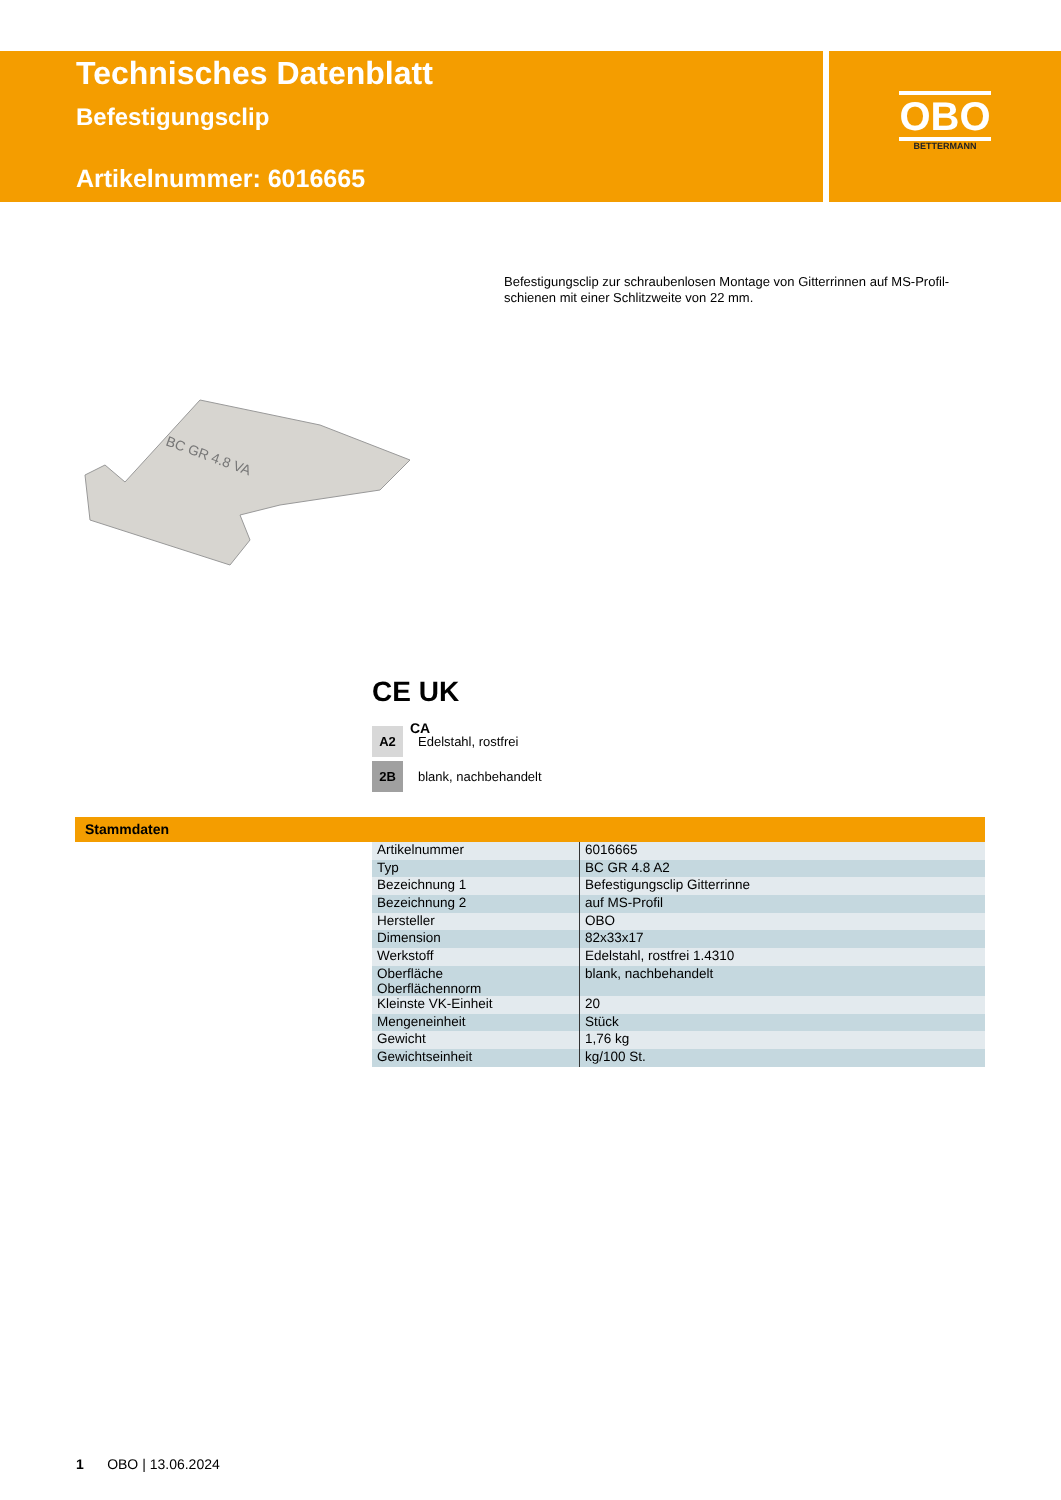Technisches Datenblatt
Befestigungsclip
Artikelnummer: 6016665
OBO
BETTERMANN
Befestigungsclip zur schraubenlosen Montage von Gitterrinnen auf MS-Profil­schienen mit einer Schlitzweite von 22 mm.
BC GR 4.8 VA
CE UK
CA
A2 Edelstahl, rostfrei
2B blank, nachbehandelt
Stammdaten
| Artikelnummer | 6016665 |
| Typ | BC GR 4.8 A2 |
| Bezeichnung 1 | Befestigungsclip Gitterrinne |
| Bezeichnung 2 | auf MS-Profil |
| Hersteller | OBO |
| Dimension | 82x33x17 |
| Werkstoff | Edelstahl, rostfrei 1.4310 |
| Oberfläche Oberflächennorm | blank, nachbehandelt |
| Kleinste VK-Einheit | 20 |
| Mengeneinheit | Stück |
| Gewicht | 1,76 kg |
| Gewichtseinheit | kg/100 St. |
1 OBO | 13.06.2024